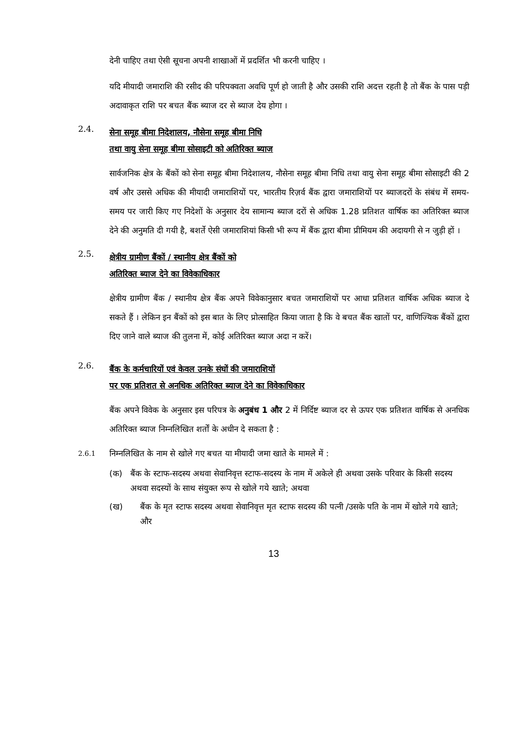देनी चाहिए तथा ऐसी सूचना अपनी शाखाओं में प्रदर्शित भी करनी चाहिए ।
यदि मीयादी जमाराशि की रसीद की परिपक्वता अवधि पूर्ण हो जाती है और उसकी राशि अदत्त रहती है तो बैंक के पास पड़ी अदावाकृत राशि पर बचत बैंक ब्याज दर से ब्याज देय होगा ।
2.4. सेना समूह बीमा निदेशालय, नौसेना समूह बीमा निधि
तथा वायु सेना समूह बीमा सोसाइटी को अतिरिक्त ब्याज
सार्वजनिक क्षेत्र के बैंकों को सेना समूह बीमा निदेशालय, नौसेना समूह बीमा निधि तथा वायु सेना समूह बीमा सोसाइटी की 2 वर्ष और उससे अधिक की मीयादी जमाराशियों पर, भारतीय रिज़र्व बैंक द्वारा जमाराशियों पर ब्याजदरों के संबंध में समय-समय पर जारी किए गए निदेशों के अनुसार देय सामान्य ब्याज दरों से अधिक 1.28 प्रतिशत वार्षिक का अतिरिक्त ब्याज देने की अनुमति दी गयी है, बशर्ते ऐसी जमाराशियां किसी भी रूप में बैंक द्वारा बीमा प्रीमियम की अदायगी से न जुड़ी हों ।
2.5. क्षेत्रीय ग्रामीण बैंकों / स्थानीय क्षेत्र बैंकों को
अतिरिक्त ब्याज देने का विवेकाधिकार
क्षेत्रीय ग्रामीण बैंक / स्थानीय क्षेत्र बैंक अपने विवेकानुसार बचत जमाराशियों पर आधा प्रतिशत वार्षिक अधिक ब्याज दे सकते हैं । लेकिन इन बैंकों को इस बात के लिए प्रोत्साहित किया जाता है कि वे बचत बैंक खातों पर, वाणिज्यिक बैंकों द्वारा दिए जाने वाले ब्याज की तुलना में, कोई अतिरिक्त ब्याज अदा न करें।
2.6. बैंक के कर्मचारियों एवं केवल उनके संघों की जमाराशियों
पर एक प्रतिशत से अनधिक अतिरिक्त ब्याज देने का विवेकाधिकार
बैंक अपने विवेक के अनुसार इस परिपत्र के अनुबंध 1 और 2 में निर्दिष्ट ब्याज दर से ऊपर एक प्रतिशत वार्षिक से अनधिक अतिरिक्त ब्याज निम्नलिखित शर्तों के अधीन दे सकता है :
2.6.1 निम्नलिखित के नाम से खोले गए बचत या मीयादी जमा खाते के मामले में :
(क) बैंक के स्टाफ-सदस्य अथवा सेवानिवृत्त स्टाफ-सदस्य के नाम में अकेले ही अथवा उसके परिवार के किसी सदस्य अथवा सदस्यों के साथ संयुक्त रूप से खोले गये खाते; अथवा
(ख) बैंक के मृत स्टाफ सदस्य अथवा सेवानिवृत्त मृत स्टाफ सदस्य की पत्नी /उसके पति के नाम में खोले गये खाते; और
13